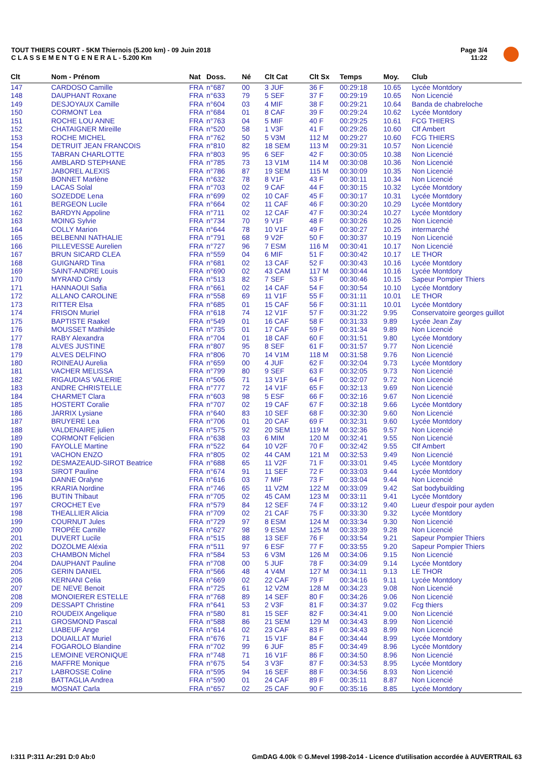TOUT THIERS COURT - 5KM Thiernois (5.200 km) - 09 Juin 2018
C L A S S E M E N T G E N E R A L - 5.200 Km
Page 3/4
11:22
| Clt | Nom - Prénom | Nat | Doss. | Né | Clt Cat | Clt Sx | Temps | Moy. | Club |
| --- | --- | --- | --- | --- | --- | --- | --- | --- | --- |
| 147 | CARDOSO Camille | FRA | n°687 | 00 | 3 JUF | 36 F | 00:29:18 | 10.65 | Lycée Montdory |
| 148 | DAUPHANT Roxane | FRA | n°633 | 79 | 5 SEF | 37 F | 00:29:19 | 10.65 | Non Licencié |
| 149 | DESJOYAUX Camille | FRA | n°604 | 03 | 4 MIF | 38 F | 00:29:21 | 10.64 | Banda de chabreloche |
| 150 | CORMONT Lea | FRA | n°684 | 01 | 8 CAF | 39 F | 00:29:24 | 10.62 | Lycée Montdory |
| 151 | ROCHE LOU ANNE | FRA | n°763 | 04 | 5 MIF | 40 F | 00:29:25 | 10.61 | FCG THIERS |
| 152 | CHATAIGNER Mireille | FRA | n°520 | 58 | 1 V3F | 41 F | 00:29:26 | 10.60 | Clf Ambert |
| 153 | ROCHE MICHEL | FRA | n°762 | 50 | 5 V3M | 112 M | 00:29:27 | 10.60 | FCG THIERS |
| 154 | DETRUIT JEAN FRANCOIS | FRA | n°810 | 82 | 18 SEM | 113 M | 00:29:31 | 10.57 | Non Licencié |
| 155 | TABRAN CHARLOTTE | FRA | n°803 | 95 | 6 SEF | 42 F | 00:30:05 | 10.38 | Non Licencié |
| 156 | AMBLARD STEPHANE | FRA | n°785 | 73 | 13 V1M | 114 M | 00:30:08 | 10.36 | Non Licencié |
| 157 | JABOREL ALEXIS | FRA | n°786 | 87 | 19 SEM | 115 M | 00:30:09 | 10.35 | Non Licencié |
| 158 | BONNET Marlène | FRA | n°632 | 78 | 8 V1F | 43 F | 00:30:11 | 10.34 | Non Licencié |
| 159 | LACAS Solal | FRA | n°703 | 02 | 9 CAF | 44 F | 00:30:15 | 10.32 | Lycée Montdory |
| 160 | SOZEDDE Lena | FRA | n°699 | 02 | 10 CAF | 45 F | 00:30:17 | 10.31 | Lycée Montdory |
| 161 | BERGEON Lucile | FRA | n°664 | 02 | 11 CAF | 46 F | 00:30:20 | 10.29 | Lycée Montdory |
| 162 | BARDYN Appoline | FRA | n°711 | 02 | 12 CAF | 47 F | 00:30:24 | 10.27 | Lycée Montdory |
| 163 | MOING Sylvie | FRA | n°734 | 70 | 9 V1F | 48 F | 00:30:26 | 10.26 | Non Licencié |
| 164 | COLLY Marion | FRA | n°644 | 78 | 10 V1F | 49 F | 00:30:27 | 10.25 | intermarché |
| 165 | BELBENNI NATHALIE | FRA | n°791 | 68 | 9 V2F | 50 F | 00:30:37 | 10.19 | Non Licencié |
| 166 | PILLEVESSE Aurelien | FRA | n°727 | 96 | 7 ESM | 116 M | 00:30:41 | 10.17 | Non Licencié |
| 167 | BRUN SICARD CLEA | FRA | n°559 | 04 | 6 MIF | 51 F | 00:30:42 | 10.17 | LE THOR |
| 168 | GUIGNARD Tina | FRA | n°681 | 02 | 13 CAF | 52 F | 00:30:43 | 10.16 | Lycée Montdory |
| 169 | SAINT-ANDRE Louis | FRA | n°690 | 02 | 43 CAM | 117 M | 00:30:44 | 10.16 | Lycée Montdory |
| 170 | MYRAND Cindy | FRA | n°513 | 82 | 7 SEF | 53 F | 00:30:46 | 10.15 | Sapeur Pompier Thiers |
| 171 | HANNAOUI Safia | FRA | n°661 | 02 | 14 CAF | 54 F | 00:30:54 | 10.10 | Lycée Montdory |
| 172 | ALLANO CAROLINE | FRA | n°558 | 69 | 11 V1F | 55 F | 00:31:11 | 10.01 | LE THOR |
| 173 | RITTER Elsa | FRA | n°685 | 01 | 15 CAF | 56 F | 00:31:11 | 10.01 | Lycée Montdory |
| 174 | FRISON Muriel | FRA | n°618 | 74 | 12 V1F | 57 F | 00:31:22 | 9.95 | Conservatoire georges guillot |
| 175 | BAPTISTE Raakel | FRA | n°549 | 01 | 16 CAF | 58 F | 00:31:33 | 9.89 | Lycée Jean Zay |
| 176 | MOUSSET Mathilde | FRA | n°735 | 01 | 17 CAF | 59 F | 00:31:34 | 9.89 | Non Licencié |
| 177 | RABY Alexandra | FRA | n°704 | 01 | 18 CAF | 60 F | 00:31:51 | 9.80 | Lycée Montdory |
| 178 | ALVES JUSTINE | FRA | n°807 | 95 | 8 SEF | 61 F | 00:31:57 | 9.77 | Non Licencié |
| 179 | ALVES DELFINO | FRA | n°806 | 70 | 14 V1M | 118 M | 00:31:58 | 9.76 | Non Licencié |
| 180 | ROINEAU Aurelia | FRA | n°659 | 00 | 4 JUF | 62 F | 00:32:04 | 9.73 | Lycée Montdory |
| 181 | VACHER MELISSA | FRA | n°799 | 80 | 9 SEF | 63 F | 00:32:05 | 9.73 | Non Licencié |
| 182 | RIGAUDIAS VALERIE | FRA | n°506 | 71 | 13 V1F | 64 F | 00:32:07 | 9.72 | Non Licencié |
| 183 | ANDRE CHRISTELLE | FRA | n°777 | 72 | 14 V1F | 65 F | 00:32:13 | 9.69 | Non Licencié |
| 184 | CHARMET Clara | FRA | n°603 | 98 | 5 ESF | 66 F | 00:32:16 | 9.67 | Non Licencié |
| 185 | HOSTERT Coralie | FRA | n°707 | 02 | 19 CAF | 67 F | 00:32:18 | 9.66 | Lycée Montdory |
| 186 | JARRIX Lysiane | FRA | n°640 | 83 | 10 SEF | 68 F | 00:32:30 | 9.60 | Non Licencié |
| 187 | BRUYERE Lea | FRA | n°706 | 01 | 20 CAF | 69 F | 00:32:31 | 9.60 | Lycée Montdory |
| 188 | VALDENAIRE julien | FRA | n°575 | 92 | 20 SEM | 119 M | 00:32:36 | 9.57 | Non Licencié |
| 189 | CORMONT Felicien | FRA | n°638 | 03 | 6 MIM | 120 M | 00:32:41 | 9.55 | Non Licencié |
| 190 | FAYOLLE Martine | FRA | n°522 | 64 | 10 V2F | 70 F | 00:32:42 | 9.55 | Clf Ambert |
| 191 | VACHON ENZO | FRA | n°805 | 02 | 44 CAM | 121 M | 00:32:53 | 9.49 | Non Licencié |
| 192 | DESMAZEAUD-SIROT Beatrice | FRA | n°688 | 65 | 11 V2F | 71 F | 00:33:01 | 9.45 | Lycée Montdory |
| 193 | SIROT Pauline | FRA | n°674 | 91 | 11 SEF | 72 F | 00:33:03 | 9.44 | Lycée Montdory |
| 194 | DANNE Oralyne | FRA | n°616 | 03 | 7 MIF | 73 F | 00:33:04 | 9.44 | Non Licencié |
| 195 | KRARIA Nordine | FRA | n°746 | 65 | 11 V2M | 122 M | 00:33:09 | 9.42 | Sat bodybuilding |
| 196 | BUTIN Thibaut | FRA | n°705 | 02 | 45 CAM | 123 M | 00:33:11 | 9.41 | Lycée Montdory |
| 197 | CROCHET Eve | FRA | n°579 | 84 | 12 SEF | 74 F | 00:33:12 | 9.40 | Lueur d'espoir pour ayden |
| 198 | THEALLIER Alicia | FRA | n°709 | 02 | 21 CAF | 75 F | 00:33:30 | 9.32 | Lycée Montdory |
| 199 | COURNUT Jules | FRA | n°729 | 97 | 8 ESM | 124 M | 00:33:34 | 9.30 | Non Licencié |
| 200 | TROPÉE Camille | FRA | n°627 | 98 | 9 ESM | 125 M | 00:33:39 | 9.28 | Non Licencié |
| 201 | DUVERT Lucile | FRA | n°515 | 88 | 13 SEF | 76 F | 00:33:54 | 9.21 | Sapeur Pompier Thiers |
| 202 | DOZOLME Aléxia | FRA | n°511 | 97 | 6 ESF | 77 F | 00:33:55 | 9.20 | Sapeur Pompier Thiers |
| 203 | CHAMBON Michel | FRA | n°584 | 53 | 6 V3M | 126 M | 00:34:06 | 9.15 | Non Licencié |
| 204 | DAUPHANT Pauline | FRA | n°708 | 00 | 5 JUF | 78 F | 00:34:09 | 9.14 | Lycée Montdory |
| 205 | GERIN DANIEL | FRA | n°566 | 48 | 4 V4M | 127 M | 00:34:11 | 9.13 | LE THOR |
| 206 | KERNANI Celia | FRA | n°669 | 02 | 22 CAF | 79 F | 00:34:16 | 9.11 | Lycée Montdory |
| 207 | DE NEVE Benoit | FRA | n°725 | 61 | 12 V2M | 128 M | 00:34:23 | 9.08 | Non Licencié |
| 208 | MONOIERER ESTELLE | FRA | n°768 | 89 | 14 SEF | 80 F | 00:34:26 | 9.06 | Non Licencié |
| 209 | DESSAPT Christine | FRA | n°641 | 53 | 2 V3F | 81 F | 00:34:37 | 9.02 | Fcg thiers |
| 210 | ROUDEIX Angelique | FRA | n°580 | 81 | 15 SEF | 82 F | 00:34:41 | 9.00 | Non Licencié |
| 211 | GROSMOND Pascal | FRA | n°588 | 86 | 21 SEM | 129 M | 00:34:43 | 8.99 | Non Licencié |
| 212 | LIABEUF Ange | FRA | n°614 | 02 | 23 CAF | 83 F | 00:34:43 | 8.99 | Non Licencié |
| 213 | DOUAILLAT Muriel | FRA | n°676 | 71 | 15 V1F | 84 F | 00:34:44 | 8.99 | Lycée Montdory |
| 214 | FOGAROLO Blandine | FRA | n°702 | 99 | 6 JUF | 85 F | 00:34:49 | 8.96 | Lycée Montdory |
| 215 | LEMOINE VERONIQUE | FRA | n°748 | 71 | 16 V1F | 86 F | 00:34:50 | 8.96 | Non Licencié |
| 216 | MAFFRE Monique | FRA | n°675 | 54 | 3 V3F | 87 F | 00:34:53 | 8.95 | Lycée Montdory |
| 217 | LABROSSE Coline | FRA | n°595 | 94 | 16 SEF | 88 F | 00:34:56 | 8.93 | Non Licencié |
| 218 | BATTAGLIA Andrea | FRA | n°590 | 01 | 24 CAF | 89 F | 00:35:11 | 8.87 | Non Licencié |
| 219 | MOSNAT Carla | FRA | n°657 | 02 | 25 CAF | 90 F | 00:35:16 | 8.85 | Lycée Montdory |
I:311 P:311 Ar:291 D:0 Ab:0
GmDAG 4.00k © G.Mevel 1998-2o14 - Licence d'utilisation accordée à AUVERTRAIL 63